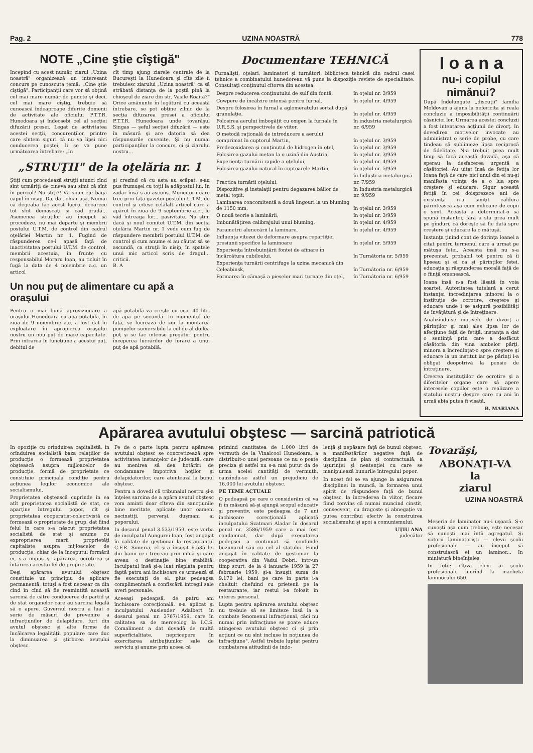Pag. 2 UZINA NOASTRĂ 778
NOTE „Cine ştie cîştigă"
Incepînd cu acest număr, ziarul „Uzina noastră" organizează un interesant concurs pe cunoscuta temă: „Cine ştie cîştigă". Participanţii care vor să obţină cel mai mare număr de puncte şi deci, cel mai mare cîştig, trebuie să cunoască îndeaproape diferite domenii de activitate ale oficiului P.T.T.R. Hunedoara şi îndeosebi cel al secţiei difuzării presei. Legat de activitatea acestei secţii, concurenţilor, printre care sîntem siguri că nu va lipsi nici conducerea poştei, li se va pune următoarea întrebare: „In
cît timp ajung ziarele centrale de la Bucureşti la Hunedoara şi cîte zile îi trebuiesc ziarului „Uzina noastră" ca să străbată distanţa de la poştă pînă la chioşcul de ziare din str. Vasile Roaită?" Orice amănunte în legătură cu această întrebare, se pot obţine zilnic de la secţia difuzarea presei a oficiului P.T.T.R. Hunedoara unde tovarăşul Singas — şeful secţiei difuzării — este în măsură şi are datoria să dea răspunsurile cuvenite. Şi nu numai participanţilor la concurs, ci şi ziarului nostru...
„STRUŢII" de la oţelăria nr. 1
Ştiţi cum procedează struţii atunci cînd sînt urmăriţi de cineva sau simt că sînt în pericol? Nu ştiţi?! Vă spun eu: bagă capul în nisip. Da, da.. chiar aşa. Numai că degeaba fac acest lucru, deoarece tot sînt demascaţi şi cad pradă... Asemenea struţilor au început să procedeze, nu mai departe şi membrii postului U.T.M. de control din cadrul oţelăriei Martin nr. 1. Fugind de răspunderea ce-i apasă faţă de inactivitatea postului U.T.M. de control, membrii acestuia, în frunte cu responsabilul Moraru Ioan, au ticluit în fugă la data de 4 noiembrie a.c. un articol
şi crezînd că cu asta au scăpat, s-au pus frumuşel cu toţii la adăpostul lui. In zadar însă s-au ascuns. Muncitorii care trec prin faţa gazetei postului U.T.M. de control şi citesc celălalt articol care a apărut în ziua de 9 septembrie a.c., le văd întreaga lor... pasivitate. Nu ştim dacă şi noul comitet U.T.M. din secţia oţelăria Martin nr. 1 vede cum fug de răspundere membrii postului U.T.M. de control şi cum anume ei au căutat să se ascundă, ca struţii în nisip, în spatele unui mic articol scris de dragul... criticii.
B. A
Un nou puţ de alimentare cu apă a oraşului
Pentru o mai bună aprovizionare a oraşului Hunedoara cu apă potabilă, în ziua de 9 noiembrie a.c. a fost dat în exploatare în apropierea oraşului nostru un nou puţ de mare capacitate. Prin intrarea în funcţiune a acestui puţ, debitul de
apă potabilă va creşte cu cca. 40 litri de apă pe secundă. In momentul de faţă, se lucrează de zor la montarea pompelor sumersibile la cel de-al doilea puţ şi se fac intense pregătiri pentru începerea lucrărilor de forare a unui puţ de apă potabilă.
Documentare TEHNICĂ
Furnalişti, oţelari, laminatori şi turnători, biblioteca tehnică din cadrul casei tehnice a combinatului hunedorean vă pune la dispoziţie reviste de specialitate. Consultaţi conţinutul cîtorva din acestea:
| Despre reducerea conţinutului de sulf din fontă, | în oţelul nr. 3/959 |
| Cowpere de încălzire intensă pentru furnal, | în oţelul nr. 4/959 |
| Despre folosirea în furnal a aglomeratului sortat după granulaţie, | în oţelul nr. 4/959 |
| Folosirea aerului îmbogăţit cu oxigen la furnale în U.R.S.S. şi perspectivele de viitor, | în industria metalurgică nr. 6/959 |
| O metodă raţională de introducere a aerului comprimat în cuptorul Martin, | în oţelul nr. 3/959 |
| Predezoxidarea şi conţinutul de hidrogen în oţel, | în oţelul nr. 3/959 |
| Folosirea gazului metan la o uzină din Austria, | în oţelul nr. 3/959 |
| Experienţa turnării rapide a oţelului, | în oţelul nr. 4/959 |
| Folosirea gazului natural în cuptoarele Martin, | în oţelul nr. 5/959 |
| Practica turnării oţelului, | în Industria metalurgică nr. 7/959 |
| Dispozitive şi instalaţii pentru degazarea băilor de metal topit, | în Industria metalurgică nr. 9/959 |
| Laminarea concomitentă a două lingouri la un bluming de 1150 mm, | în oţelul nr. 3/959 |
| O nouă teorie a laminării, | în oţelul nr. 3/959 |
| Imbunătăţirea calibrajului unui bluming, | în oţelul nr. 4/959 |
| Parametrii alunecării la laminare, | în oţelul nr. 4/959 |
| Influenţa vitezei de deformare asupra repartiţiei presiunii specifice la laminoare | în oţelul nr. 5/959 |
| Experienţa întrebuinţării fontei de afinare în încărcătura cubiloului, | în Turnătoria nr. 5/959 |
| Experienţa turnării centrifuge la uzina mecanică din Celeabinsk, | în Turnătoria nr. 6/959 |
| Formarea în cămaşă a pieselor mari turnate din oţel, | în Turnătoria nr. 6/959 |
I o a n a
nu-i copilul nimănui?
După îndelungate „discuţii" familia Moldovan a ajuns la nefericita şi reala concluzie a imposibilităţii continuării căsniciei lor. Urmarea acestei concluzii a fost intentarea acţiunii de divorţ. In dovedirea motivelor invocate au administrat o serie de probe, cu care tindeau să sublinieze lipsa reciprocă de fidelitate. N-a trebuit prea mult timp să facă această dovadă, aşa că sperau la desfacerea urgentă a căsătoriei. Au uitat însă de fetiţa lor Ioana faţă de care nici unul din ei nu-şi manifesta voinţa de a o lua spre creştere şi educare. Sigur această fetiţă în cei doisprezece ani de existenţă n-a simţit căldura părintească aşa cum milioane de copii o simt. Aceasta a determinat-o să spună instanţei, fără a sta prea mult pe gînduri, că doreşte să fie dată spre creştere şi educare la o mătuşă.
Instanţa ţinînd cont de dorinţa Ioanei a citat pentru termenul care a urmat pe mătuşa fetei. Aceasta însă nu s-a prezentat, probabil tot pentru că îi lipseau şi ei ca şi părinţilor fetei, educaţia şi răspunderea morală faţă de o fiinţă omenească.
Ioana însă n-a fost lăsată în voia soartei. Autoritatea tutelară a cerut instanţei încredinţarea minorei la o instituţie de ocrotire, creştere şi educare unde i se asigură posibilităţi de învăţătură şi de întreţinere.
Analizîndu-se motivele de divorţ a părinţilor şi mai ales lipsa lor de afecţiune faţă de fetiţă, instanţa a dat o sentinţă prin care a desfăcut căsătoria din vina ambelor părţi, minora a încredinţat-o spre creştere şi educare la un institut iar pe părinţi i-a obligat deopotrivă la pensie de întreţinere.
Creerea instituţiilor de ocrotire şi a diferitelor organe care să apere interesele copiilor este o realizare a statului nostru despre care cu ani în urmă abia putea fi visată.
B. MARIANA
Apărarea avutului obştesc — sarcină patriotică
In opoziţie cu orînduirea capitalistă, în orînduirea socialistă baza relaţiilor de producţie o formează proprietatea obştească asupra mijloacelor de producţie, formă de proprietate ce constituie principala condiţie pentru acţiunea legilor economice ale socialismului.
Proprietatea obştească cuprinde în ea atît proprietatea socialistă de stat, ce aparţine întregului popor, cît şi proprietatea cooperatist-colectivistă ce formează o proprietate de grup, dat fiind felul în care s-a născut proprietatea socialistă de stat şi anume cu exproprierea marii proprietăţi capitaliste asupra mijloacelor de producţie, chiar de la începutul formării ei, s-a impus şi apărarea, ocrotirea şi întărirea acestui fel de proprietate.
Deşi apărarea avutului obştesc constituie un principiu de aplicare permanentă, totuşi a fost necesar ca din cînd în cînd să fie reamintită această sarcină de către conducerea de partid şi de stat organelor care au sarcina legală să o apere. Guvernul nostru a luat o serie de măsuri de prevenire a infracţiunilor de delapidare, furt din avutul obştesc şi alte forme de încălcarea legalităţii populare care duc la diminuarea şi ştirbirea avutului obştesc.
Pe de o parte lupta pentru apărarea avutului obştesc se concretizează spre activitatea instanţelor de judecată, care au menirea să dea hotărîri de condamnare împotriva hoţilor şi delapidatorilor, care atentează la bunul obştesc.
Pentru a dovedi că tribunalul nostru şi-a înţeles sarcina de a apăra avutul obştesc vom aminti doar cîteva din sancţiunile bine meritate, aplicate unor oameni necinstiţi, perverşi, duşmani ai poporului.
In dosarul penal 3.533/1959, este vorba de inculpatul Aungurei Ioan, fost angajat în calitate de gestionar la restaurantul C.F.R. Simeria, el şi-a însuşit 6.535 lei din banii ce-i treceau prin mînă şi care aveau o destinaţie bine stabilită. Inculpatul însă şi-a luat răsplata pentru faptă patru ani închisoare ce urmează să fie executaţi de el, plus pedeapsa complimentară a confiscării întregii sale averi personale.
Aceeaşi pedeapsă, de patru ani închisoare corecţională, s-a aplicat şi inculpatului Auslender Adalbert în dosarul penal nr. 3767/1959, care în calitatea sa de merceolog la I.C.S. Comaliment a dat dovadă de multă superficialitate, nepricepere în exercitarea atribuţiunilor sale de serviciu şi anume prin aceea că
primind cantitatea de 1.000 litri de vermuth de la Vinalcool Hunedoara, a distribuit-o unei persoane ce nu o poate preciza şi astfel nu s-a mai putut da de urma acelei cantităţi de vermuth, cauzîndu-se astfel un prejudiciu de 16.000 lei avutului obştesc.
PE TEME ACTUALE
O pedeapsă pe care o considerăm că va fi în măsură să-şi ajungă scopul educativ şi preventiv, este pedeapsa de 7 ani închisoare corecţională aplicată inculpatului Szatmari Aladar în dosarul penal nr. 3586/1959 care a mai fost condamnat, dar după executarea pedepsei a continuat să confunde buzunarul său cu cel al statului. Fiind angajat în calitate de gestionar la cooperativa din Vadul Dobri, într-un timp scurt, de la 4 ianuarie 1959 la 27 februarie 1959, şi-a însuşit suma de 9.170 lei, bani pe care în parte i-a cheltuit chefuind cu prietenii pe la restaurante, iar restul i-a folosit în interes personal.
Lupta pentru apărarea avutului obştesc nu trebuie să se limiteze însă la a combate fenomenul infracţional, căci nu numai prin infracţiune se poate aduce atingerea avutului obştesc ci şi prin acţiuni ce nu sînt incluse în noţiunea de infracţiune". Astfel trebuie luptat pentru combaterea atitudinii de indo-
lenţă şi nepăsare faţă de bunul obştesc, a manifestărilor negative faţă de disciplina de plan şi contractuală, a uşurinţei şi neatenţiei cu care se manipulează bunurile întregului popor.
In acest fel se va ajunge la asigurarea disciplinei în muncă, la formarea unui spirit de răspundere faţă de bunul obştesc, la încrederea în viitor, fiecare fiind convins că numai muncind cinstit, consecvent, cu dragoste şi abnegaţie va putea contribui efectiv la construirea socialismului şi apoi a comunismului.
UŢIU ANA
judecător
Tovarăşi,
ABONAŢI-VA
la
ziarul
UZINA NOASTRĂ
Meseria de laminator nu-i uşoară. S-o cunoşti aşa cum trebuie, este necesar să cunoşti mai întîi agregatul. Şi viitorii laminatorişti — elevii şcolii profesionale — au început să construiască ei un laminor... In miniatură bineînţeles.
In foto: cîţiva elevi ai şcolii profesionale lucrînd la macheta laminorului 650.